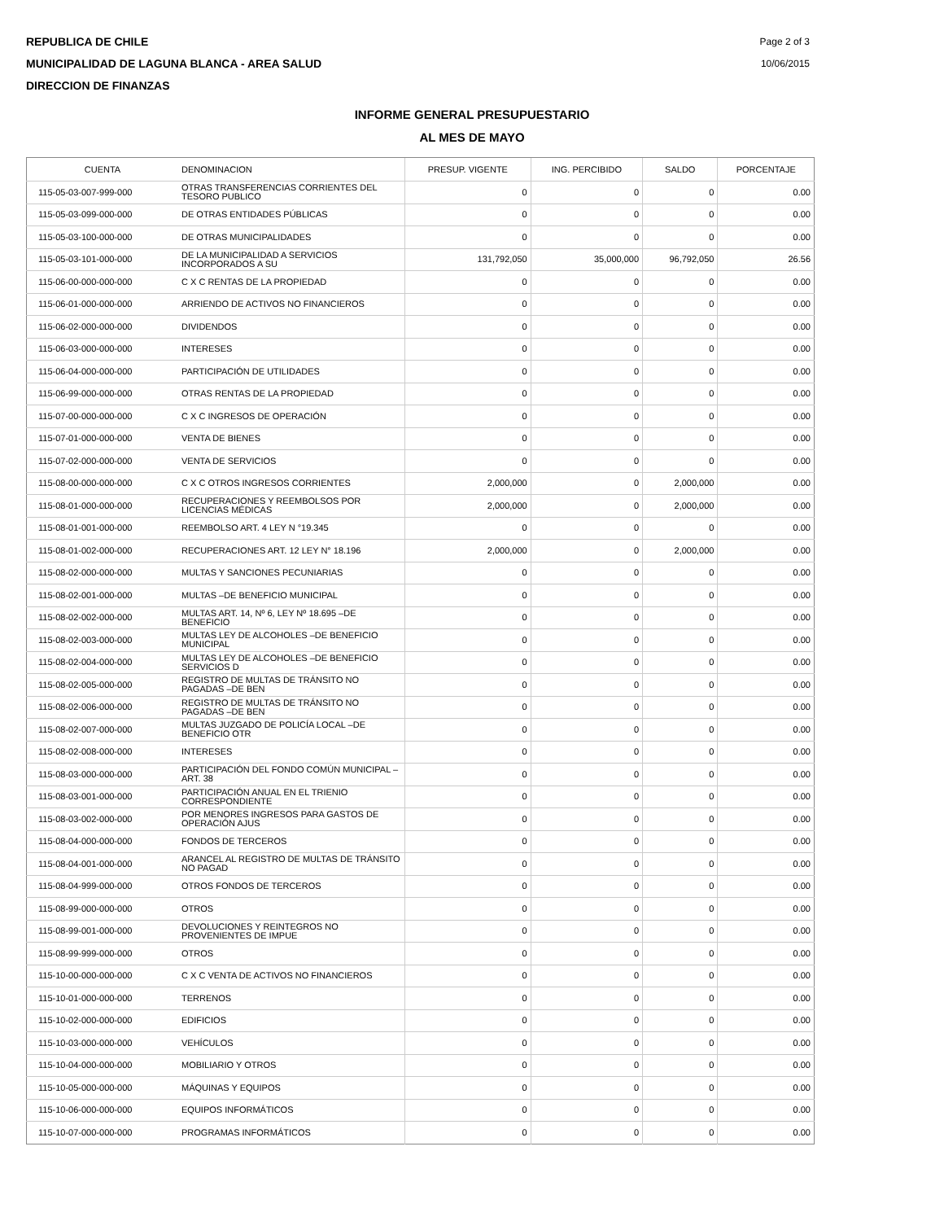REPUBLICA DE CHILE
MUNICIPALIDAD DE LAGUNA BLANCA - AREA SALUD
DIRECCION DE FINANZAS
Page 2 of 3
10/06/2015
INFORME GENERAL PRESUPUESTARIO
AL MES DE MAYO
| CUENTA | DENOMINACION | PRESUP. VIGENTE | ING. PERCIBIDO | SALDO | PORCENTAJE |
| --- | --- | --- | --- | --- | --- |
| 115-05-03-007-999-000 | OTRAS TRANSFERENCIAS CORRIENTES DEL TESORO PUBLICO | 0 | 0 | 0 | 0.00 |
| 115-05-03-099-000-000 | DE OTRAS ENTIDADES PÚBLICAS | 0 | 0 | 0 | 0.00 |
| 115-05-03-100-000-000 | DE OTRAS MUNICIPALIDADES | 0 | 0 | 0 | 0.00 |
| 115-05-03-101-000-000 | DE LA MUNICIPALIDAD A SERVICIOS INCORPORADOS A SU | 131,792,050 | 35,000,000 | 96,792,050 | 26.56 |
| 115-06-00-000-000-000 | C X C RENTAS DE LA PROPIEDAD | 0 | 0 | 0 | 0.00 |
| 115-06-01-000-000-000 | ARRIENDO DE ACTIVOS NO FINANCIEROS | 0 | 0 | 0 | 0.00 |
| 115-06-02-000-000-000 | DIVIDENDOS | 0 | 0 | 0 | 0.00 |
| 115-06-03-000-000-000 | INTERESES | 0 | 0 | 0 | 0.00 |
| 115-06-04-000-000-000 | PARTICIPACIÓN DE UTILIDADES | 0 | 0 | 0 | 0.00 |
| 115-06-99-000-000-000 | OTRAS RENTAS DE LA PROPIEDAD | 0 | 0 | 0 | 0.00 |
| 115-07-00-000-000-000 | C X C INGRESOS DE OPERACIÓN | 0 | 0 | 0 | 0.00 |
| 115-07-01-000-000-000 | VENTA DE BIENES | 0 | 0 | 0 | 0.00 |
| 115-07-02-000-000-000 | VENTA DE SERVICIOS | 0 | 0 | 0 | 0.00 |
| 115-08-00-000-000-000 | C X C OTROS INGRESOS CORRIENTES | 2,000,000 | 0 | 2,000,000 | 0.00 |
| 115-08-01-000-000-000 | RECUPERACIONES Y REEMBOLSOS POR LICENCIAS MÉDICAS | 2,000,000 | 0 | 2,000,000 | 0.00 |
| 115-08-01-001-000-000 | REEMBOLSO ART. 4 LEY N °19.345 | 0 | 0 | 0 | 0.00 |
| 115-08-01-002-000-000 | RECUPERACIONES ART. 12 LEY N° 18.196 | 2,000,000 | 0 | 2,000,000 | 0.00 |
| 115-08-02-000-000-000 | MULTAS Y SANCIONES PECUNIARIAS | 0 | 0 | 0 | 0.00 |
| 115-08-02-001-000-000 | MULTAS –DE BENEFICIO MUNICIPAL | 0 | 0 | 0 | 0.00 |
| 115-08-02-002-000-000 | MULTAS ART. 14, Nº 6, LEY Nº 18.695 –DE BENEFICIO | 0 | 0 | 0 | 0.00 |
| 115-08-02-003-000-000 | MULTAS LEY DE ALCOHOLES –DE BENEFICIO MUNICIPAL | 0 | 0 | 0 | 0.00 |
| 115-08-02-004-000-000 | MULTAS LEY DE ALCOHOLES –DE BENEFICIO SERVICIOS D | 0 | 0 | 0 | 0.00 |
| 115-08-02-005-000-000 | REGISTRO DE MULTAS DE TRÁNSITO NO PAGADAS –DE BEN | 0 | 0 | 0 | 0.00 |
| 115-08-02-006-000-000 | REGISTRO DE MULTAS DE TRÁNSITO NO PAGADAS –DE BEN | 0 | 0 | 0 | 0.00 |
| 115-08-02-007-000-000 | MULTAS JUZGADO DE POLICÍA LOCAL –DE BENEFICIO OTR | 0 | 0 | 0 | 0.00 |
| 115-08-02-008-000-000 | INTERESES | 0 | 0 | 0 | 0.00 |
| 115-08-03-000-000-000 | PARTICIPACIÓN DEL FONDO COMÚN MUNICIPAL –ART. 38 | 0 | 0 | 0 | 0.00 |
| 115-08-03-001-000-000 | PARTICIPACIÓN ANUAL EN EL TRIENIO CORRESPONDIENTE | 0 | 0 | 0 | 0.00 |
| 115-08-03-002-000-000 | POR MENORES INGRESOS PARA GASTOS DE OPERACIÓN AJUS | 0 | 0 | 0 | 0.00 |
| 115-08-04-000-000-000 | FONDOS DE TERCEROS | 0 | 0 | 0 | 0.00 |
| 115-08-04-001-000-000 | ARANCEL AL REGISTRO DE MULTAS DE TRÁNSITO NO PAGAD | 0 | 0 | 0 | 0.00 |
| 115-08-04-999-000-000 | OTROS FONDOS DE TERCEROS | 0 | 0 | 0 | 0.00 |
| 115-08-99-000-000-000 | OTROS | 0 | 0 | 0 | 0.00 |
| 115-08-99-001-000-000 | DEVOLUCIONES Y REINTEGROS NO PROVENIENTES DE IMPUE | 0 | 0 | 0 | 0.00 |
| 115-08-99-999-000-000 | OTROS | 0 | 0 | 0 | 0.00 |
| 115-10-00-000-000-000 | C X C VENTA DE ACTIVOS NO FINANCIEROS | 0 | 0 | 0 | 0.00 |
| 115-10-01-000-000-000 | TERRENOS | 0 | 0 | 0 | 0.00 |
| 115-10-02-000-000-000 | EDIFICIOS | 0 | 0 | 0 | 0.00 |
| 115-10-03-000-000-000 | VEHÍCULOS | 0 | 0 | 0 | 0.00 |
| 115-10-04-000-000-000 | MOBILIARIO Y OTROS | 0 | 0 | 0 | 0.00 |
| 115-10-05-000-000-000 | MÁQUINAS Y EQUIPOS | 0 | 0 | 0 | 0.00 |
| 115-10-06-000-000-000 | EQUIPOS INFORMÁTICOS | 0 | 0 | 0 | 0.00 |
| 115-10-07-000-000-000 | PROGRAMAS INFORMÁTICOS | 0 | 0 | 0 | 0.00 |